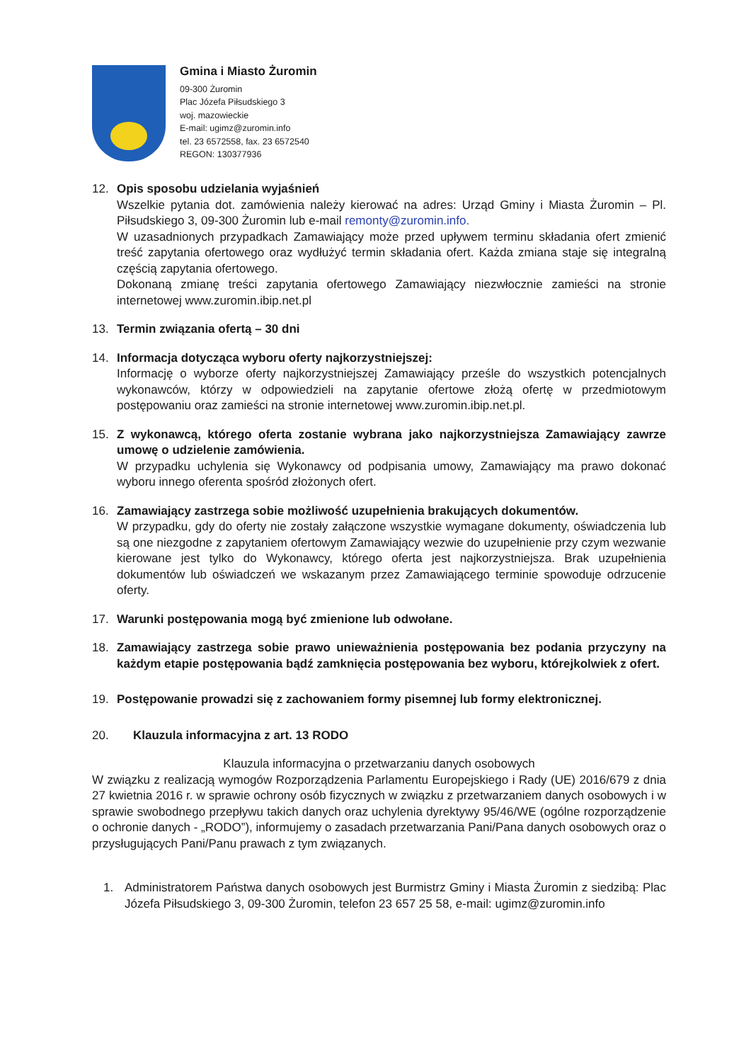Gmina i Miasto Żuromin
09-300 Żuromin
Plac Józefa Piłsudskiego 3
woj. mazowieckie
E-mail: ugimz@zuromin.info
tel. 23 6572558, fax. 23 6572540
REGON: 130377936
12. Opis sposobu udzielania wyjaśnień
Wszelkie pytania dot. zamówienia należy kierować na adres: Urząd Gminy i Miasta Żuromin – Pl. Piłsudskiego 3, 09-300 Żuromin lub e-mail remonty@zuromin.info.
W uzasadnionych przypadkach Zamawiający może przed upływem terminu składania ofert zmienić treść zapytania ofertowego oraz wydłużyć termin składania ofert. Każda zmiana staje się integralną częścią zapytania ofertowego.
Dokonaną zmianę treści zapytania ofertowego Zamawiający niezwłocznie zamieści na stronie internetowej www.zuromin.ibip.net.pl
13. Termin związania ofertą – 30 dni
14. Informacja dotycząca wyboru oferty najkorzystniejszej:
Informację o wyborze oferty najkorzystniejszej Zamawiający prześle do wszystkich potencjalnych wykonawców, którzy w odpowiedzieli na zapytanie ofertowe złożą ofertę w przedmiotowym postępowaniu oraz zamieści na stronie internetowej www.zuromin.ibip.net.pl.
15. Z wykonawcą, którego oferta zostanie wybrana jako najkorzystniejsza Zamawiający zawrze umowę o udzielenie zamówienia.
W przypadku uchylenia się Wykonawcy od podpisania umowy, Zamawiający ma prawo dokonać wyboru innego oferenta spośród złożonych ofert.
16. Zamawiający zastrzega sobie możliwość uzupełnienia brakujących dokumentów.
W przypadku, gdy do oferty nie zostały załączone wszystkie wymagane dokumenty, oświadczenia lub są one niezgodne z zapytaniem ofertowym Zamawiający wezwie do uzupełnienie przy czym wezwanie kierowane jest tylko do Wykonawcy, którego oferta jest najkorzystniejsza. Brak uzupełnienia dokumentów lub oświadczeń we wskazanym przez Zamawiającego terminie spowoduje odrzucenie oferty.
17. Warunki postępowania mogą być zmienione lub odwołane.
18. Zamawiający zastrzega sobie prawo unieważnienia postępowania bez podania przyczyny na każdym etapie postępowania bądź zamknięcia postępowania bez wyboru, którejkolwiek z ofert.
19. Postępowanie prowadzi się z zachowaniem formy pisemnej lub formy elektronicznej.
20. Klauzula informacyjna z art. 13 RODO
Klauzula informacyjna o przetwarzaniu danych osobowych
W związku z realizacją wymogów Rozporządzenia Parlamentu Europejskiego i Rady (UE) 2016/679 z dnia 27 kwietnia 2016 r. w sprawie ochrony osób fizycznych w związku z przetwarzaniem danych osobowych i w sprawie swobodnego przepływu takich danych oraz uchylenia dyrektywy 95/46/WE (ogólne rozporządzenie o ochronie danych - „RODO”), informujemy o zasadach przetwarzania Pani/Pana danych osobowych oraz o przysługujących Pani/Panu prawach z tym związanych.
1. Administratorem Państwa danych osobowych jest Burmistrz Gminy i Miasta Żuromin z siedzibą: Plac Józefa Piłsudskiego 3, 09-300 Żuromin, telefon 23 657 25 58, e-mail: ugimz@zuromin.info